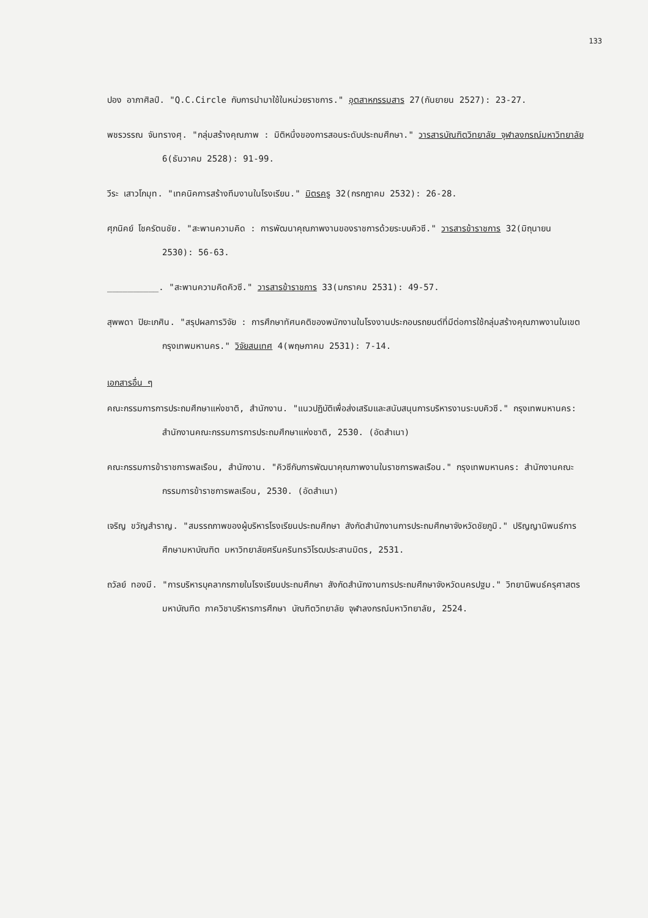133
ปอง อาภาศิลป์. "Q.C.Circle กับการนำมาใช้ในหน่วยราชการ." อุตสาหกรรมสาร 27(กันยายน 2527): 23-27.
พชรวรรณ จันทรางศุ. "กลุ่มสร้างคุณภาพ : มิติหนึ่งของการสอนระดับประถมศึกษา." วารสารบัณฑิตวิทยาลัย จุฬาลงกรณ์มหาวิทยาลัย 6(ธันวาคม 2528): 91-99.
วีระ เสาวโกมุท. "เทคนิคการสร้างทีมงานในโรงเรียน." มิตรครู 32(กรกฎาคม 2532): 26-28.
ศุภนิคย์ โชครัตนชัย. "สะพานความคิด : การพัฒนาคุณภาพงานของราชการด้วยระบบคิวซี." วารสารข้าราชการ 32(มิถุนายน 2530): 56-63.
__________. "สะพานความคิดคิวซี." วารสารข้าราชการ 33(มกราคม 2531): 49-57.
สุพพดา ปิยะเกศิน. "สรุปผลการวิจัย : การศึกษาทัศนคติของพนักงานในโรงงานประกอบรถยนต์ที่มีต่อการใช้กลุ่มสร้างคุณภาพงานในเขตกรุงเทพมหานคร." วิจัยสนเทศ 4(พฤษภาคม 2531): 7-14.
เอกสารอื่น ๆ
คณะกรรมการการประถมศึกษาแห่งชาติ, สำนักงาน. "แนวปฏิบัติเพื่อส่งเสริมและสนับสนุนการบริหารงานระบบคิวซี." กรุงเทพมหานคร: สำนักงานคณะกรรมการการประถมศึกษาแห่งชาติ, 2530. (อัดสำเนา)
คณะกรรมการข้าราชการพลเรือน, สำนักงาน. "คิวซีกับการพัฒนาคุณภาพงานในราชการพลเรือน." กรุงเทพมหานคร: สำนักงานคณะกรรมการข้าราชการพลเรือน, 2530. (อัดสำเนา)
เจริญ ขวัญสำราญ. "สมรรถภาพของผู้บริหารโรงเรียนประถมศึกษา สังกัดสำนักงานการประถมศึกษาจังหวัดชัยภูมิ." ปริญญานิพนธ์การศึกษามหาบัณฑิต มหาวิทยาลัยศรีนครินทรวิโรฒประสานมิตร, 2531.
ถวัลย์ ทองมี. "การบริหารบุคลากรภายในโรงเรียนประถมศึกษา สังกัดสำนักงานการประถมศึกษาจังหวัดนครปฐม." วิทยานิพนธ์ครุศาสตรมหาบัณฑิต ภาควิชาบริหารการศึกษา บัณฑิตวิทยาลัย จุฬาลงกรณ์มหาวิทยาลัย, 2524.